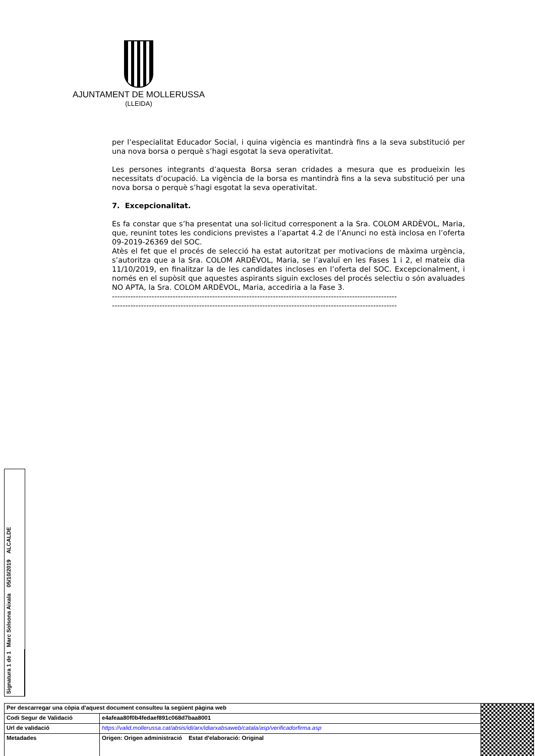AJUNTAMENT DE MOLLERUSSA
(LLEIDA)
per l’especialitat Educador Social, i quina vigència es mantindrà fins a la seva substitució per una nova borsa o perquè s’hagi esgotat la seva operativitat.
Les persones integrants d’aquesta Borsa seran cridades a mesura que es produeixin les necessitats d’ocupació. La vigència de la borsa es mantindrà fins a la seva substitució per una nova borsa o perquè s’hagi esgotat la seva operativitat.
7. Excepcionalitat.
Es fa constar que s’ha presentat una sol·licitud corresponent a la Sra. COLOM ARDÈVOL, Maria, que, reunint totes les condicions previstes a l’apartat 4.2 de l’Anunci no està inclosa en l’oferta 09-2019-26369 del SOC.
Atès el fet que el procés de selecció ha estat autoritzat per motivacions de màxima urgència, s’autoritza que a la Sra. COLOM ARDÈVOL, Maria, se l’avaluï en les Fases 1 i 2, el mateix dia 11/10/2019, en finalitzar la de les candidates incloses en l’oferta del SOC. Excepcionalment, i només en el supòsit que aquestes aspirants siguin excloses del procés selectiu o són avaluades NO APTA, la Sra. COLOM ARDÈVOL, Maria, accediria a la Fase 3.
------------------------------------------------------------------------------------------------------------
------------------------------------------------------------------------------------------------------------
Signatura 1 de 1
Marc Solsona Aixala 05/10/2019 ALCALDE
| Per descarregar una còpia d'aquest document consulteu la següent pàgina web | | |
| Codi Segur de Validació | e4afeaa80f0b4fedaef891c068d7baa8001 | |
| Url de validació | https://valid.mollerussa.cat/absis/idi/arx/idiarxabsaweb/catala/asp/verificadorfirma.asp | |
| Metadades | Origen: Origen administració Estat d'elaboració: Original | |